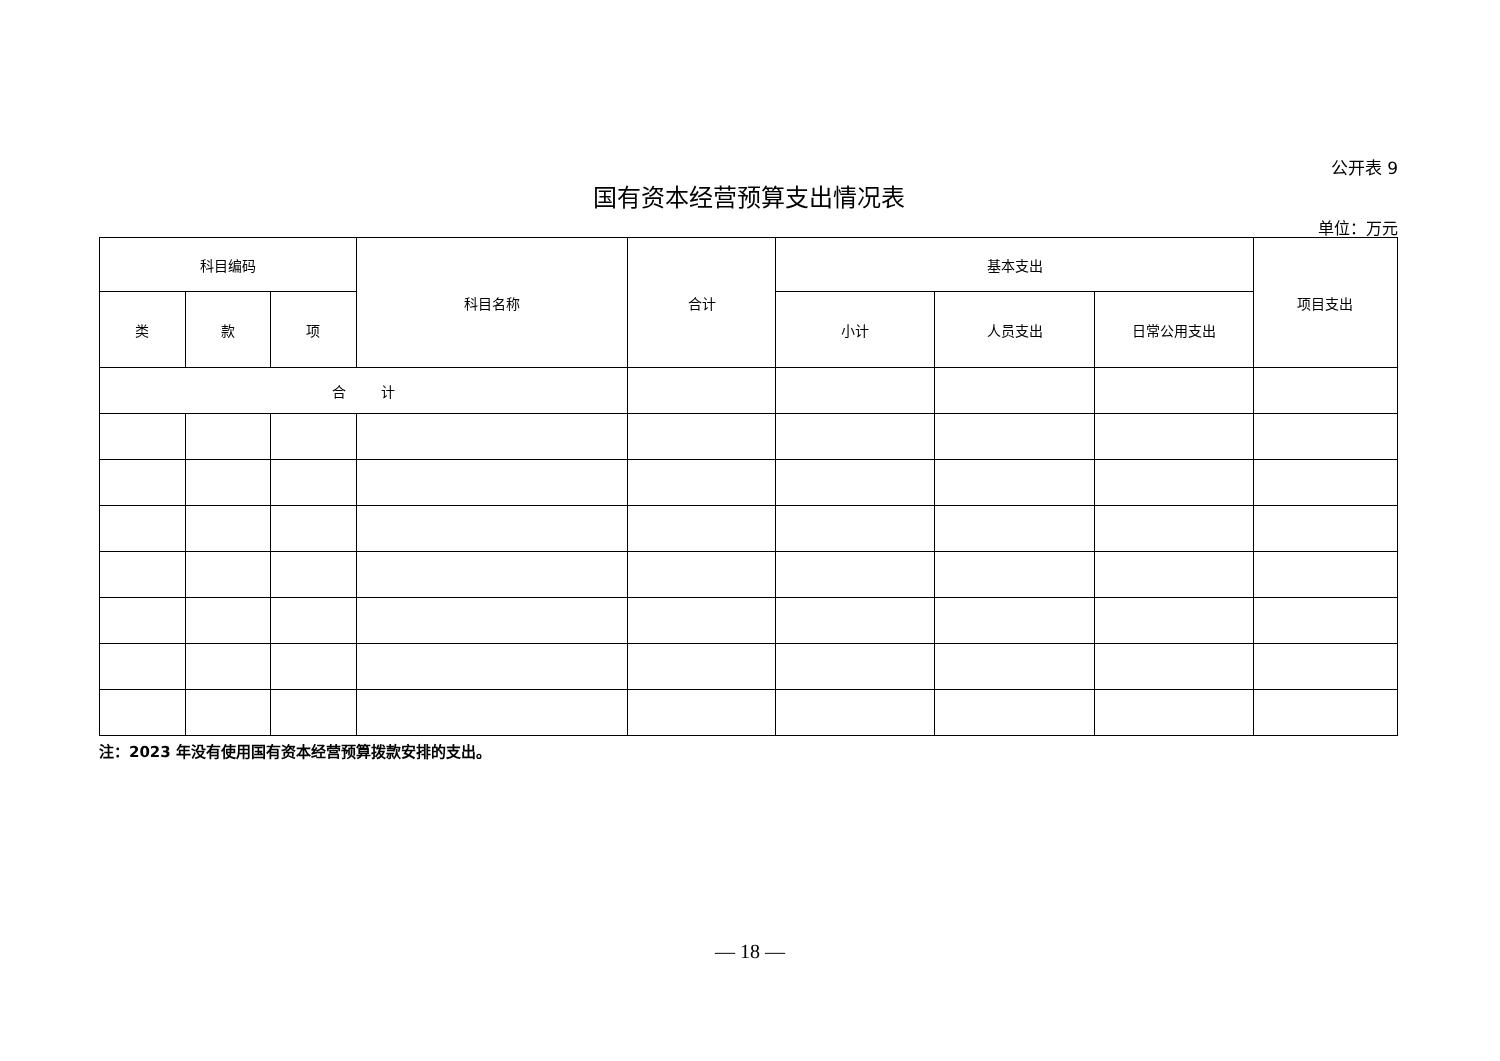公开表 9
国有资本经营预算支出情况表
单位：万元
| 科目编码 | | | 科目名称 | 合计 | 基本支出 | | | 项目支出 |
| --- | --- | --- | --- | --- | --- | --- | --- | --- |
| 类 | 款 | 项 | | | 小计 | 人员支出 | 日常公用支出 | |
| 合 计 | | | | | | | | |
注：2023 年没有使用国有资本经营预算拨款安排的支出。
— 18 —